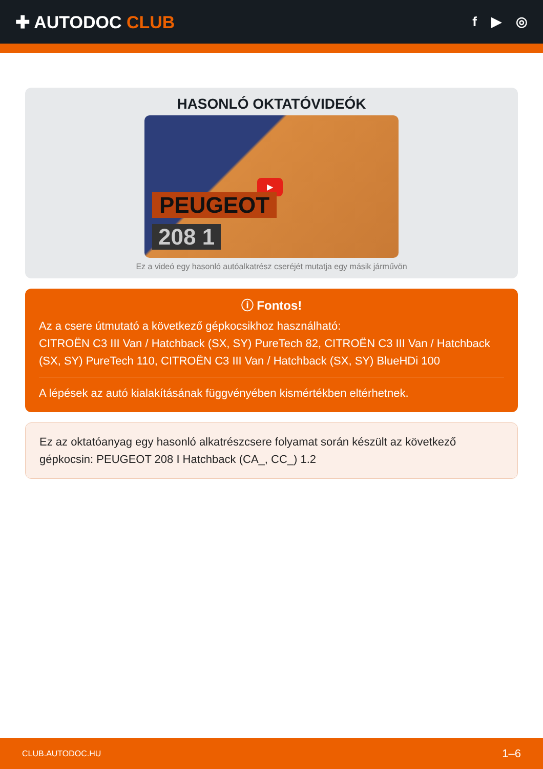✚ AUTODOC CLUB
f ▶ ◎
HASONLÓ OKTATÓVIDEÓK
▶
PEUGEOT
208 1
Ez a videó egy hasonló autóalkatrész cseréjét mutatja egy másik járművön
ⓘ Fontos!
Az a csere útmutató a következő gépkocsikhoz használható:
CITROËN C3 III Van / Hatchback (SX, SY) PureTech 82, CITROËN C3 III Van / Hatchback (SX, SY) PureTech 110, CITROËN C3 III Van / Hatchback (SX, SY) BlueHDi 100
A lépések az autó kialakításának függvényében kismértékben eltérhetnek.
Ez az oktatóanyag egy hasonló alkatrészcsere folyamat során készült az következő gépkocsin: PEUGEOT 208 I Hatchback (CA_, CC_) 1.2
CLUB.AUTODOC.HU 1–6